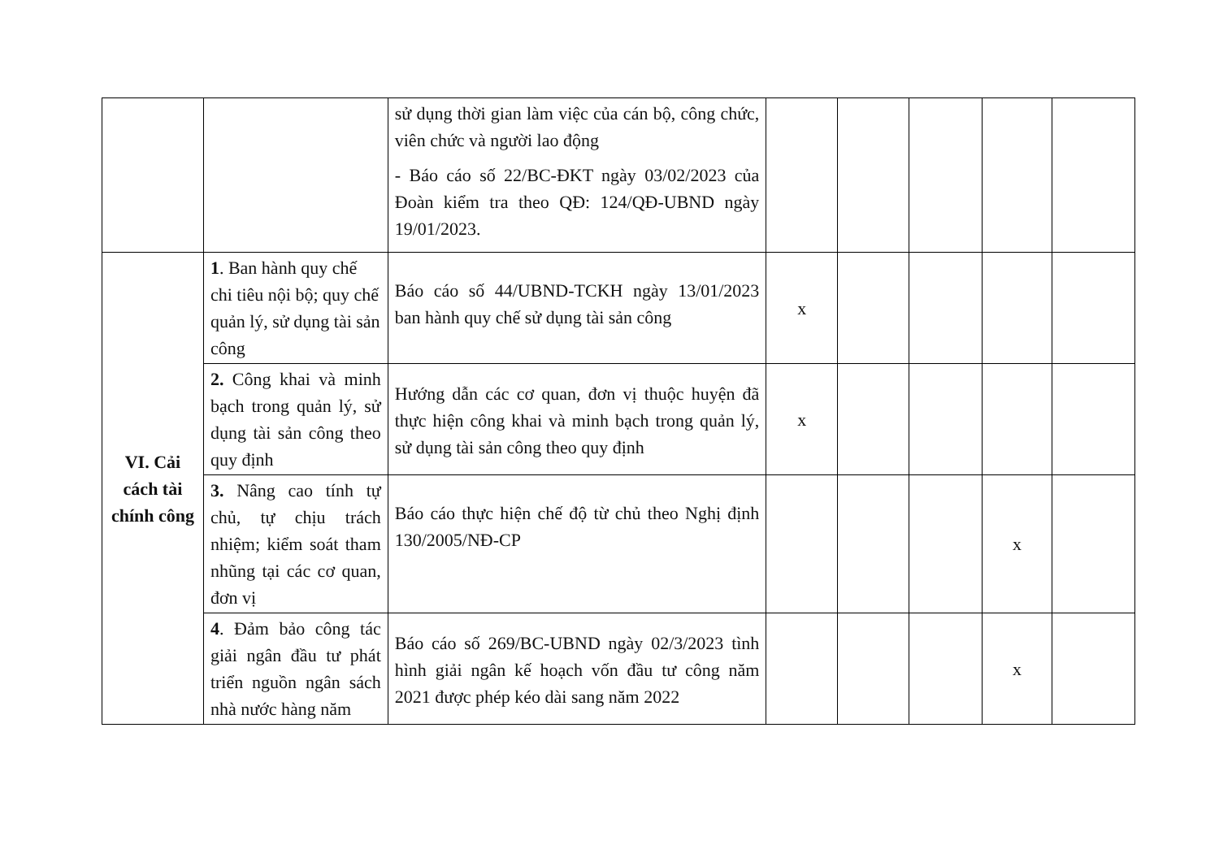| | | sử dụng thời gian làm việc của cán bộ, công chức, viên chức và người lao động - Báo cáo số 22/BC-ĐKT ngày 03/02/2023 của Đoàn kiểm tra theo QĐ: 124/QĐ-UBND ngày 19/01/2023. | | | | | |
| VI. Cải cách tài chính công | 1 . Ban hành quy chế chi tiêu nội bộ; quy chế quản lý, sử dụng tài sản công | Báo cáo số 44/UBND-TCKH ngày 13/01/2023 ban hành quy chế sử dụng tài sản công | x | | | | |
| | 2. Công khai và minh bạch trong quản lý, sử dụng tài sản công theo quy định | Hướng dẫn các cơ quan, đơn vị thuộc huyện đã thực hiện công khai và minh bạch trong quản lý, sử dụng tài sản công theo quy định | x | | | | |
| | 3. Nâng cao tính tự chủ, tự chịu trách nhiệm; kiểm soát tham nhũng tại các cơ quan, đơn vị | Báo cáo thực hiện chế độ từ chủ theo Nghị định 130/2005/NĐ-CP | | | | x | |
| | 4 . Đảm bảo công tác giải ngân đầu tư phát triển nguồn ngân sách nhà nước hàng năm | Báo cáo số 269/BC-UBND ngày 02/3/2023 tình hình giải ngân kế hoạch vốn đầu tư công năm 2021 được phép kéo dài sang năm 2022 | | | | x | |